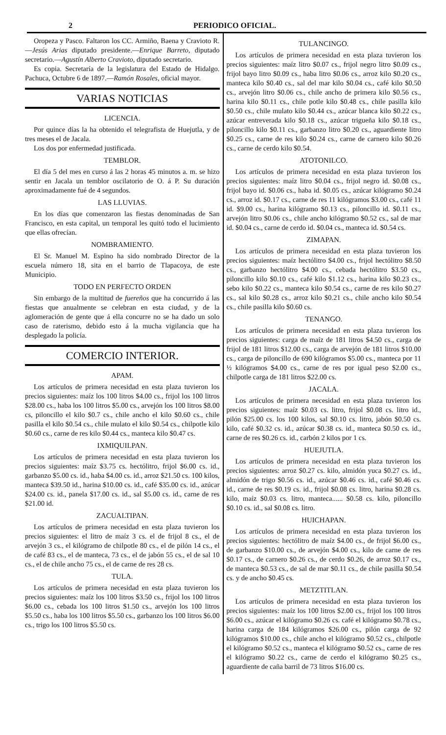2 PERIODICO OFICIAL.
Oropeza y Pasco. Faltaron los CC. Armiño, Baena y Cravioto R.—Jesús Arias diputado presidente.—Enrique Barreto, diputado secretario.—Agustín Alberto Cravioto, diputado secretario.
Es copia. Secretaría de la legislatura del Estado de Hidalgo. Pachuca, Octubre 6 de 1897.—Ramón Rosales, oficial mayor.
VARIAS NOTICIAS
LICENCIA.
Por quince días la ha obtenido el telegrafista de Huejutla, y de tres meses el de Jacala.
Los dos por enfermedad justificada.
TEMBLOR.
El día 5 del mes en curso á las 2 horas 45 minutos a. m. se hizo sentir en Jacala un temblor oscilatorio de O. á P. Su duración aproximadamente fué de 4 segundos.
LAS LLUVIAS.
En los días que comenzaron las fiestas denominadas de San Francisco, en esta capital, un temporal les quitó todo el lucimiento que ellas ofrecían.
NOMBRAMIENTO.
El Sr. Manuel M. Espino ha sido nombrado Director de la escuela número 18, sita en el barrio de Tlapacoya, de este Municipio.
TODO EN PERFECTO ORDEN
Sin embargo de la multitud de fuereños que ha concurrido á las fiestas que anualmente se celebran en esta ciudad, y de la aglomeración de gente que á ella concurre no se ha dado un solo caso de raterismo, debido esto á la mucha vigilancia que ha desplegado la policía.
COMERCIO INTERIOR.
APAM.
Los artículos de primera necesidad en esta plaza tuvieron los precios siguientes: maíz los 100 litros $4.00 cs., frijol los 100 litros $28.00 cs., haba los 100 litros $5.00 cs., arvejón los 100 litros $8.00 cs, piloncillo el kilo $0.7 cs., chile ancho el kilo $0.60 cs., chile pasilla el kilo $0.54 cs., chile mulato el kilo $0.54 cs., chilpotle kilo $0.60 cs., carne de res kilo $0.44 cs., manteca kilo $0.47 cs.
IXMIQUILPAN.
Los artículos de primera necesidad en esta plaza tuvieron los precios siguientes: maíz $3.75 cs. hectólitro, frijol $6.00 cs. id., garbanzo $5.00 cs. id., haba $4.00 cs. id., arroz $21.50 cs. 100 kilos, manteca $39.50 id., harina $10.00 cs. id., café $35.00 cs. id., azúcar $24.00 cs. id., panela $17.00 cs. id., sal $5.00 cs. id., carne de res $21.00 id.
ZACUALTIPAN.
Los artículos de primera necesidad en esta plaza tuvieron los precios siguientes: el litro de maíz 3 cs. el de frijol 8 cs., el de arvejón 3 cs., el kilógramo de chilpotle 80 cs., el de pilón 14 cs., el de café 83 cs., el de manteca, 73 cs., el de jabón 55 cs., el de sal 10 cs., el de chile ancho 75 cs., el de carne de res 28 cs.
TULA.
Los artículos de primera necesidad en esta plaza tuvieron los precios siguientes: maíz los 100 litros $3.50 cs., frijol los 100 litros $6.00 cs., cebada los 100 litros $1.50 cs., arvejón los 100 litros $5.50 cs., haba los 100 litros $5.50 cs., garbanzo los 100 litros $6.00 cs., trigo los 100 litros $5.50 cs.
TULANCINGO.
Los artículos de primera necesidad en esta plaza tuvieron los precios siguientes: maíz litro $0.07 cs., frijol negro litro $0.09 cs., frijol bayo litro $0.09 cs., haba litro $0.06 cs., arroz kilo $0.20 cs., manteca kilo $0.40 cs., sal del mar kilo $0.04 cs., café kilo $0.50 cs., arvejón litro $0.06 cs., chile ancho de primera kilo $0.56 cs., harina kilo $0.11 cs., chile potle kilo $0.48 cs., chile pasilla kilo $0.50 cs., chile mulato kilo $0.44 cs., azúcar blanca kilo $0.22 cs., azúcar entreverada kilo $0.18 cs., azúcar trigueña kilo $0.18 cs., piloncillo kilo $0.11 cs., garbanzo litro $0.20 cs., aguardiente litro $0.25 cs., carne de res kilo $0.24 cs., carne de carnero kilo $0.26 cs., carne de cerdo kilo $0.54.
ATOTONILCO.
Los artículos de primera necesidad en esta plaza tuvieron los precios siguientes: maíz litro $0.04 cs., frijol negro id. $0.08 cs., frijol bayo id. $0.06 cs., haba id. $0.05 cs., azúcar kilógramo $0.24 cs., arroz id. $0.17 cs., carne de res 11 kilógramos $3.00 cs., café 11 id. $9.00 cs., harina kilógramo $0.13 cs., piloncillo id. $0.11 cs., arvejón litro $0.06 cs., chile ancho kilógramo $0.52 cs., sal de mar id. $0.04 cs., carne de cerdo id. $0.04 cs., manteca id. $0.54 cs.
ZIMAPAN.
Los artículos de primera necesidad en esta plaza tuvieron los precios siguientes: maíz hectólitro $4.00 cs., frijol hectólitro $8.50 cs., garbanzo hectólitro $4.00 cs., cebada hectólitro $3.50 cs., piloncillo kilo $0.10 cs., café kilo $1.12 cs., harina kilo $0.23 cs., sebo kilo $0.22 cs., manteca kilo $0.54 cs., carne de res kilo $0.27 cs., sal kilo $0.28 cs., arroz kilo $0.21 cs., chile ancho kilo $0.54 cs., chile pasilla kilo $0.60 cs.
TENANGO.
Los artículos de primera necesidad en esta plaza tuvieron los precios siguientes: carga de maíz de 181 litros $4.50 cs., carga de frijol de 181 litros $12.00 cs., carga de arvejón de 181 litros $10.00 cs., carga de piloncillo de 690 kilógramos $5.00 cs., manteca por 11 ½ kilógramos $4.00 cs., carne de res por igual peso $2.00 cs., chilpotle carga de 181 litros $22.00 cs.
JACALA.
Los artículos de primera necesidad en esta plaza tuvieron los precios siguientes: maíz $0.03 cs. litro, frijol $0.08 cs. litro id., pilón $25.00 cs. los 100 kilos, sal $0.10 cs. litro, jabón $0.50 cs. kilo, café $0.32 cs. id., azúcar $0.38 cs. id., manteca $0.50 cs. id., carne de res $0.26 cs. id., carbón 2 kilos por 1 cs.
HUEJUTLA.
Los artículos de primera necesidad en esta plaza tuvieron los precios siguientes: arroz $0.27 cs. kilo, almidón yuca $0.27 cs. id., almidón de trigo $0.56 cs. id., azúcar $0.46 cs. id., café $0.46 cs. id., carne de res $0.19 cs. id., frijol $0.08 cs. litro, harina $0.28 cs. kilo, maíz $0.03 cs. litro, manteca...... $0.58 cs. kilo, piloncillo $0.10 cs. id., sal $0.08 cs. litro.
HUICHAPAN.
Los artículos de primera necesidad en esta plaza tuvieron los precios siguientes: hectólitro de maíz $4.00 cs., de frijol $6.00 cs., de garbanzo $10.00 cs., de arvejón $4.00 cs., kilo de carne de res $0.17 cs., de carnero $0.26 cs., de cerdo $0.26, de arroz $0.17 cs., de manteca $0.53 cs., de sal de mar $0.11 cs., de chile pasilla $0.54 cs. y de ancho $0.45 cs.
METZTITLAN.
Los artículos de primera necesidad en esta plaza tuvieron los precios siguientes: maíz los 100 litros $2.00 cs., frijol los 100 litros $6.00 cs., azúcar el kilógramo $0.26 cs. café el kilógramo $0.78 cs., harina carga de 184 kilógramos $26.00 cs., pilón carga de 92 kilógramos $10.00 cs., chile ancho el kilógramo $0.52 cs., chilpotle el kilógramo $0.52 cs., manteca el kilógramo $0.52 cs., carne de res el kilógramo $0.22 cs., carne de cerdo el kilógramo $0.25 cs., aguardiente de caña barril de 73 litros $16.00 cs.